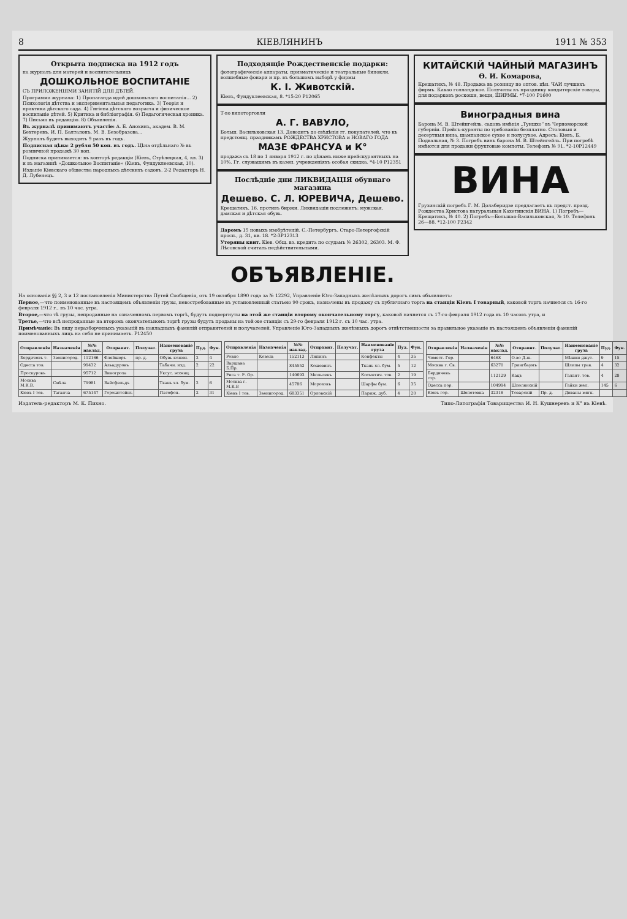8 КІЕВЛЯНИНЪ 1911 № 353
Открыта подписка на 1912 годъ
на журналъ для матерей и воспитательницъ
ДОШКОЛЬНОЕ ВОСПИТАНІЕ
СЪ ПРИЛОЖЕНІЯМИ ЗАНЯТІЙ ДЛЯ ДѢТЕЙ.
Программа журнала: 1) Пропаганда идей дошкольнаго воспитанія... 2) Психологія дѣтства и экспериментальная педагогика. 3) Теорія и практика дѣтскаго сада. 4) Гигіена дѣтскаго возраста и физическое воспитаніе дѣтей. 5) Критика и библіографія. 6) Педагогическая хроника. 7) Письма въ редакцію. 8) Объявленія.
Въ журналѣ принимаютъ участіе: А. Б. Анохинъ, академ. В. М. Бехтеревъ, И. П. Балталонъ, М. В. Безобразова...
Журналъ будетъ выходить 9 разъ въ годъ.
Подписная цѣна: 2 рубля 50 коп. въ годъ. Цѣна отдѣльнаго № въ розничной продажѣ 30 коп.
Подписка принимается: въ конторѣ редакціи (Кіевъ, Стрѣлецкая, 4, кв. 3) и въ магазинѣ «Дошкольное Воспитаніе» (Кіевъ, Фундуклеевская, 10).
Изданіе Кіевскаго общества народныхъ дѣтскихъ садовъ. 2-2 Редакторъ Н. Д. Лубенецъ.
Подходящіе Рождественскіе подарки:
фотографическіе аппараты, призматическіе и театральные бинокли, волшебные фонари и пр. въ большомъ выборѣ у фирмы
К. І. Животскій.
Кіевъ, Фундуклеевская, 8. *15-20 P12065
Т-во виноторговли
А. Г. ВАВУЛО,
Больш. Васильковская 13. Доводитъ до свѣдѣнія гг. покупателей, что къ предстоящ. праздникамъ РОЖДЕСТВА ХРИСТОВА и НОВАГО ГОДА
МАЗЕ ФРАНСУА и К°
продажа съ 18 по 1 января 1912 г. по цѣнамъ ниже прейскурантныхъ на 10%. Гг. служащимъ въ казен. учрежденіяхъ особая скидка. *4-10 P12351
Послѣдніе дни ЛИКВИДАЦІЯ обувнаго магазина
Дешево. С. Л. ЮРЕВИЧА, Дешево.
Крещатикъ, 16, противъ биржи. Ликвидаціи подлежитъ: мужская, дамская и дѣтская обувь.
Даромъ 15 новыхъ изобрѣтеній. С.-Петербургъ, Старо-Петергофскій просп., д. 31, кв. 18. *2-3P12313
Утеряны квит. Кіев. Общ. вз. кредита по ссудамъ № 26302, 26303. М. Ф. Лѣсовской считать недѣйствительными.
КИТАЙСКІЙ ЧАЙНЫЙ МАГАЗИНЪ
Ѳ. И. Комарова,
Крещатикъ, № 48. Продажа въ розницу по оптов. цѣн. ЧАИ лучшихъ фирмъ. Какао голландское. Получены къ празднику кондитерскіе товары, для подарковъ роскоши, вещи, ШИРМЫ. *7-100 P1600
Виноградныя вина
Барона М. В. Штейнгейль. садовъ имѣнія „Туишхо“ въ Черноморской губерніи. Прейсъ-куранты по требованію безплатно. Столовыя и десертныя вина, шампанское сухое и полусухое. Адресъ: Кіевъ, Б. Подвальная, № 3. Погребъ винъ барона М. В. Штейнгейль. При погребѣ имѣются для продажи фруктовые компоты. Телефонъ № 91. *2-10P12449
ВИНА
Грузинскій погребъ Г. М. Долаберидзе предлагаетъ къ предст. празд. Рождества Христова натуральныя Кахетинскія ВИНА. 1) Погребъ—Крещатикъ, № 40. 2) Погребъ—Большая-Васильковская, № 10. Телефонъ 26—88. *12-100 P2342
ОБЪЯВЛЕНІЕ.
На основаніи §§ 2, 3 и 12 постановленія Министерства Путей Сообщенія, отъ 19 октября 1890 года за № 12292, Управленіе Юго-Западныхъ желѣзныхъ дорогъ симъ объявляетъ:
Первое,—что поименованные въ настоящемъ объявленіи грузы, невостребованные въ установленный статьею 90 срокъ, назначены въ продажу съ публичнаго торга на станціи Кіевъ I товарный, каковой торгъ начнется съ 16-го февраля 1912 г., въ 10 час. утра.
Второе,—что тѣ грузы, непроданные на означенномъ первомъ торгѣ, будутъ подвергнуты на этой же станціи второму окончательному торгу, каковой начнется съ 17-го февраля 1912 года въ 10 часовъ утра, и
Третье,—что всѣ непроданные на второмъ окончательномъ торгѣ грузы будутъ проданы на той-же станціи съ 29-го февраля 1912 г. съ 10 час. утра.
Примѣчаніе: Въ виду неразборчивыхъ указаній въ накладныхъ фамилій отправителей и получателей, Управленіе Юго-Западныхъ желѣзныхъ дорогъ отвѣтственности за правильное указаніе въ настоящемъ объявленіи фамилій поименованныхъ лицъ на себя не принимаетъ. P12450
| Отправленія | Назначенія | №№ наклад. | Отправит. | Получат. | Наименованіе груза | Пуд. | Фун. |
| --- | --- | --- | --- | --- | --- | --- | --- |
| Бердичевъ т. | Звенигород. | 112166 | Флейшеръ | пр. д. | Обувь кожен. | 2 | 4 |
| Одесса тов. | | 99432 | Альадуровъ | | Табачн. изд. | 2 | 22 |
| Проскуровъ | | 95712 | Виногроза | | Уксус. эссенц. | | |
| Москва М.К.В. | Смѣла | 79981 | Вайсфельдъ | | Ткань хл. бум. | 2 | 6 |
| Кіевъ I тов. | Таганча | 675147 | Горошттейнъ | | Патефон. | 2 | 31 |
| Отправленія | Назначенія | №№ наклад. | Отправит. | Получат. | Наименованіе груза | Пуд. | Фун. |
| --- | --- | --- | --- | --- | --- | --- | --- |
| Ровно | Ковель | 152113 | Липинъ | | Конфекты | 4 | 35 |
| Варшава Б.Пр. | | 845552 | Кошевинъ | | Ткань хл. бум. | 5 | 12 |
| Рига т. Р. Ор. | | 140693 | Мюльгенъ | | Косметич. тов. | 2 | 19 |
| Москва г. М.К.В | | 45786 | Морозовъ | | Шарфы бум. | 6 | 35 |
| Кіевъ I тов. | Звенигород. | 683351 | Орловскій | | Париж. дуб. | 4 | 20 |
| Отправленія | Назначенія | №№ наклад. | Отправит. | Получат. | Наименованіе груза | Пуд. | Фун. |
| --- | --- | --- | --- | --- | --- | --- | --- |
| Чемест. Гер. | | 6468 | О-во Д.ж. | | Мѣшки джут. | 9 | 15 |
| Москва г. Св. | | 63270 | Грингбаумъ | | Шлипы трав. | 4 | 32 |
| Бердичевъ гор. | | 112129 | Кацъ | | Галант. тов. | 4 | 28 |
| Одесса пор. | | 104994 | Шполянскій | | Гайки жел. | 145 | 6 |
| Кіевъ гор. | Шепетовка | 32318 | Товарскій | Пр. д. | Диваны мягк. | | |
Издатель-редакторъ М. К. Пихно. Типо-Литографія Товарищества И. Н. Кушнеревъ и К° въ Кіевѣ.